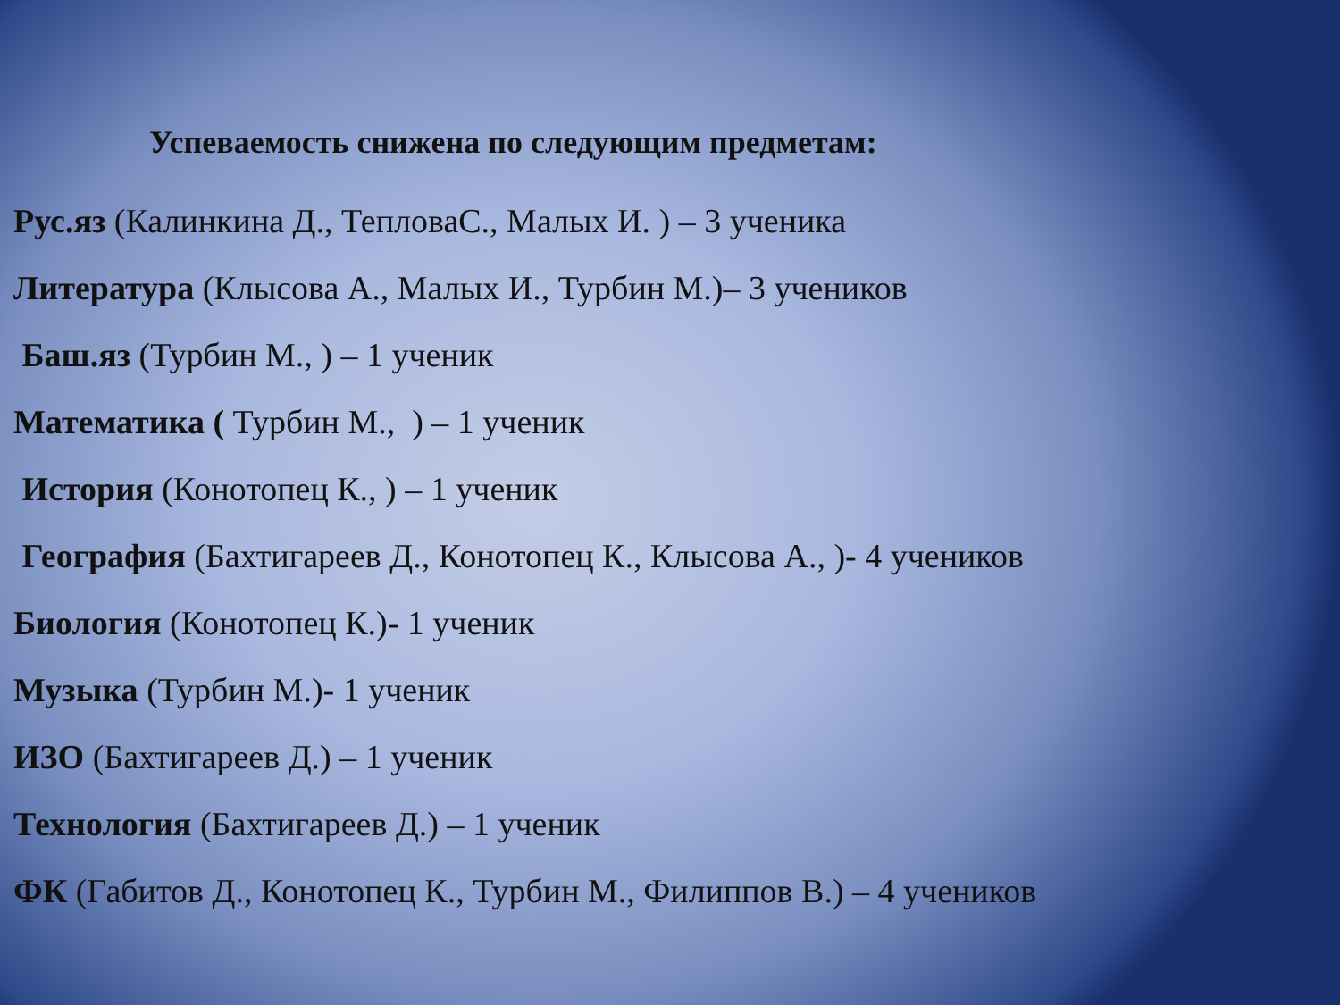Успеваемость снижена по следующим предметам:
Рус.яз (Калинкина Д., ТепловаС., Малых И. ) – 3 ученика
Литература (Клысова А., Малых И., Турбин М.)– 3 учеников
Баш.яз (Турбин М., ) – 1 ученик
Математика ( Турбин М., ) – 1 ученик
История (Конотопец К., ) – 1 ученик
География (Бахтигареев Д., Конотопец К., Клысова А., )- 4 учеников
Биология (Конотопец К.)- 1 ученик
Музыка (Турбин М.)- 1 ученик
ИЗО (Бахтигареев Д.) – 1 ученик
Технология (Бахтигареев Д.) – 1 ученик
ФК (Габитов Д., Конотопец К., Турбин М., Филиппов В.) – 4 учеников